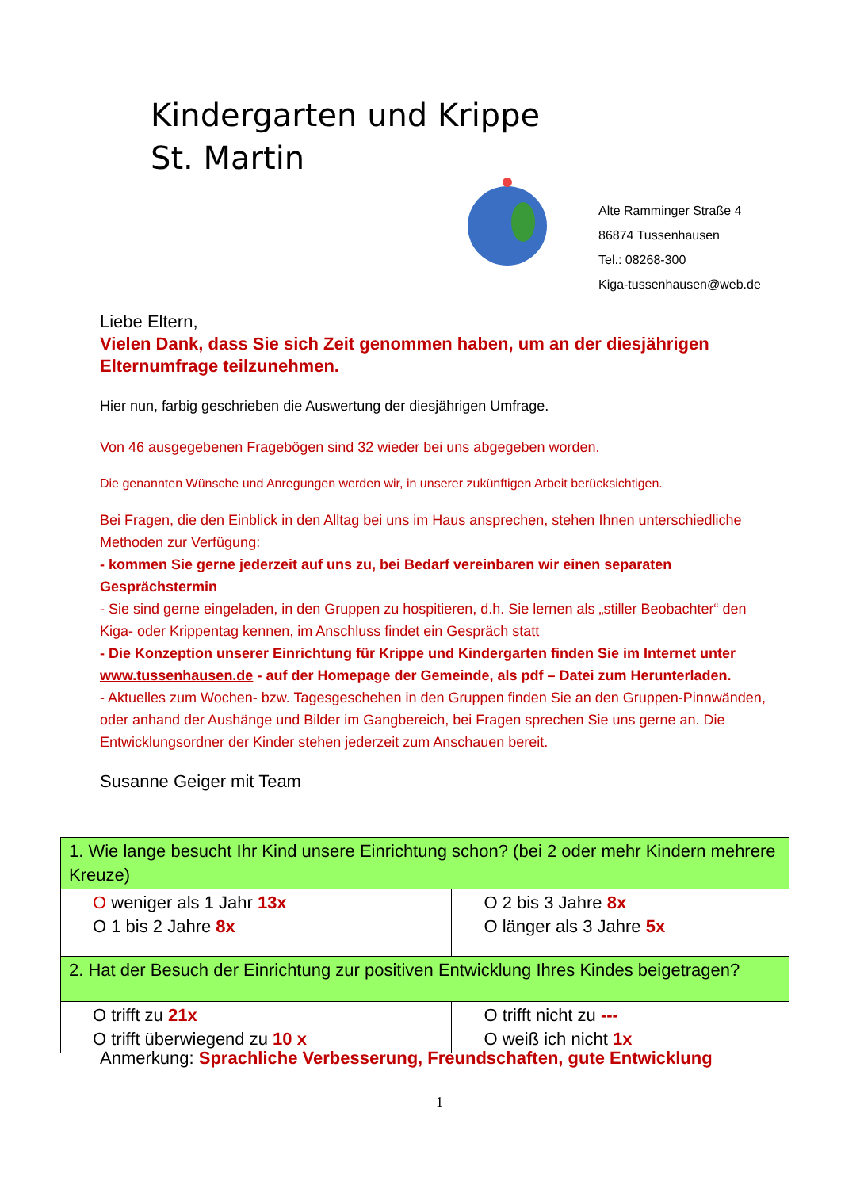Kindergarten und Krippe
St. Martin
Alte Ramminger Straße 4
86874 Tussenhausen
Tel.: 08268-300
Kiga-tussenhausen@web.de
Liebe Eltern,
Vielen Dank, dass Sie sich Zeit genommen haben, um an der diesjährigen Elternumfrage teilzunehmen.
Hier nun, farbig geschrieben die Auswertung der diesjährigen Umfrage.
Von 46 ausgegebenen Fragebögen sind 32 wieder bei uns abgegeben worden.
Die genannten Wünsche und Anregungen werden wir, in unserer zukünftigen Arbeit berücksichtigen.
Bei Fragen, die den Einblick in den Alltag bei uns im Haus ansprechen, stehen Ihnen unterschiedliche Methoden zur Verfügung:
- kommen Sie gerne jederzeit auf uns zu, bei Bedarf vereinbaren wir einen separaten Gesprächstermin
- Sie sind gerne eingeladen, in den Gruppen zu hospitieren, d.h. Sie lernen als „stiller Beobachter“ den Kiga- oder Krippentag kennen, im Anschluss findet ein Gespräch statt
- Die Konzeption unserer Einrichtung für Krippe und Kindergarten finden Sie im Internet unter www.tussenhausen.de - auf der Homepage der Gemeinde, als pdf – Datei zum Herunterladen.
- Aktuelles zum Wochen- bzw. Tagesgeschehen in den Gruppen finden Sie an den Gruppen-Pinnwänden, oder anhand der Aushänge und Bilder im Gangbereich, bei Fragen sprechen Sie uns gerne an. Die Entwicklungsordner der Kinder stehen jederzeit zum Anschauen bereit.
Susanne Geiger mit Team
| 1. Wie lange besucht Ihr Kind unsere Einrichtung schon? (bei 2 oder mehr Kindern mehrere Kreuze) | |
| O weniger als 1 Jahr 13x O 1 bis 2 Jahre 8x | O 2 bis 3 Jahre 8x O länger als 3 Jahre 5x |
| 2. Hat der Besuch der Einrichtung zur positiven Entwicklung Ihres Kindes beigetragen? | |
| O trifft zu 21x O trifft überwiegend zu 10 x | O trifft nicht zu --- O weiß ich nicht 1x |
Anmerkung: Sprachliche Verbesserung, Freundschaften, gute Entwicklung
1